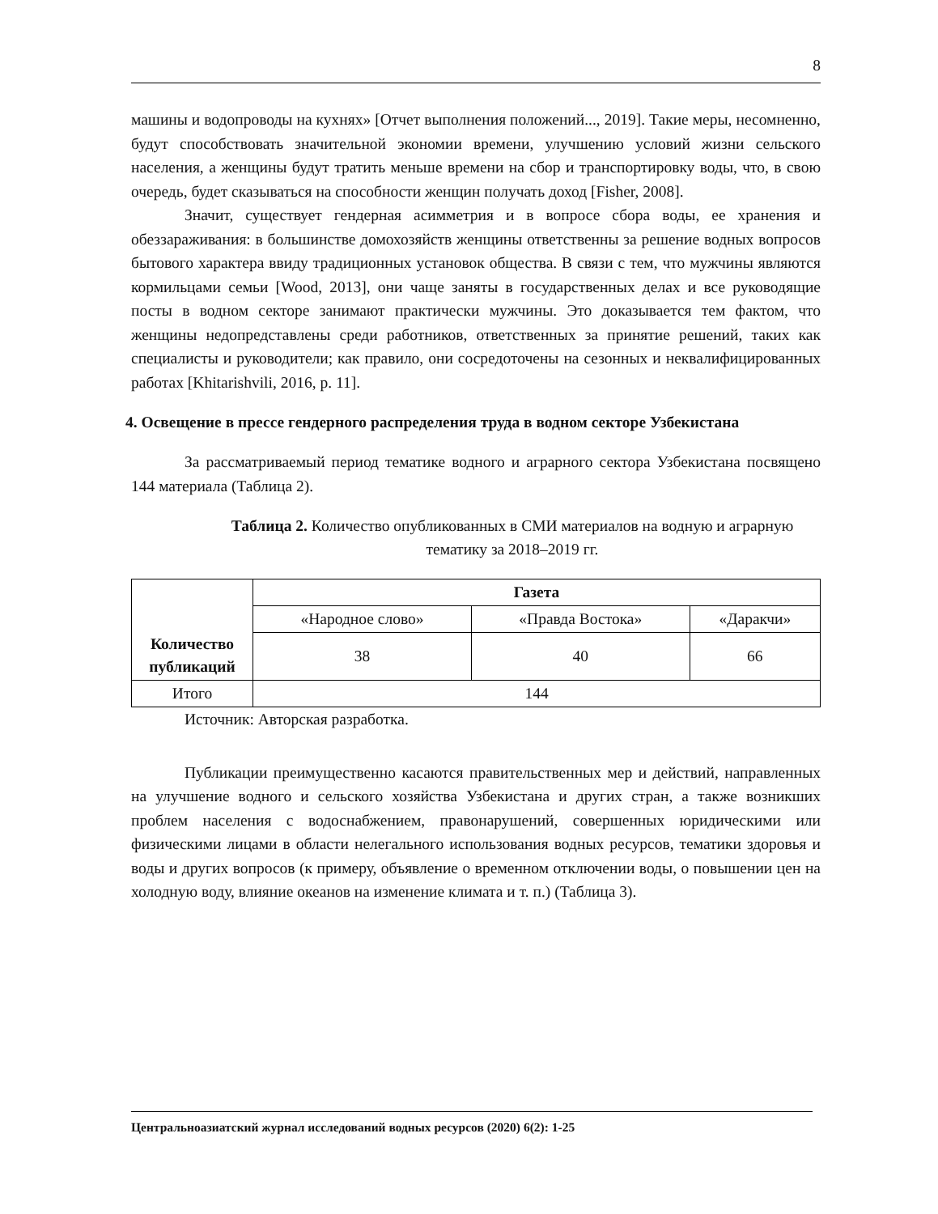8
машины и водопроводы на кухнях» [Отчет выполнения положений..., 2019]. Такие меры, несомненно, будут способствовать значительной экономии времени, улучшению условий жизни сельского населения, а женщины будут тратить меньше времени на сбор и транспортировку воды, что, в свою очередь, будет сказываться на способности женщин получать доход [Fisher, 2008].
Значит, существует гендерная асимметрия и в вопросе сбора воды, ее хранения и обеззараживания: в большинстве домохозяйств женщины ответственны за решение водных вопросов бытового характера ввиду традиционных установок общества. В связи с тем, что мужчины являются кормильцами семьи [Wood, 2013], они чаще заняты в государственных делах и все руководящие посты в водном секторе занимают практически мужчины. Это доказывается тем фактом, что женщины недопредставлены среди работников, ответственных за принятие решений, таких как специалисты и руководители; как правило, они сосредоточены на сезонных и неквалифицированных работах [Khitarishvili, 2016, p. 11].
4. Освещение в прессе гендерного распределения труда в водном секторе Узбекистана
За рассматриваемый период тематике водного и аграрного сектора Узбекистана посвящено 144 материала (Таблица 2).
Таблица 2. Количество опубликованных в СМИ материалов на водную и аграрную тематику за 2018–2019 гг.
| Количество публикаций | Газета | | |
| --- | --- | --- | --- |
| | «Народное слово» | «Правда Востока» | «Даракчи» |
| | 38 | 40 | 66 |
| Итого | 144 | | |
Источник: Авторская разработка.
Публикации преимущественно касаются правительственных мер и действий, направленных на улучшение водного и сельского хозяйства Узбекистана и других стран, а также возникших проблем населения с водоснабжением, правонарушений, совершенных юридическими или физическими лицами в области нелегального использования водных ресурсов, тематики здоровья и воды и других вопросов (к примеру, объявление о временном отключении воды, о повышении цен на холодную воду, влияние океанов на изменение климата и т. п.) (Таблица 3).
Центральноазиатский журнал исследований водных ресурсов (2020) 6(2): 1-25